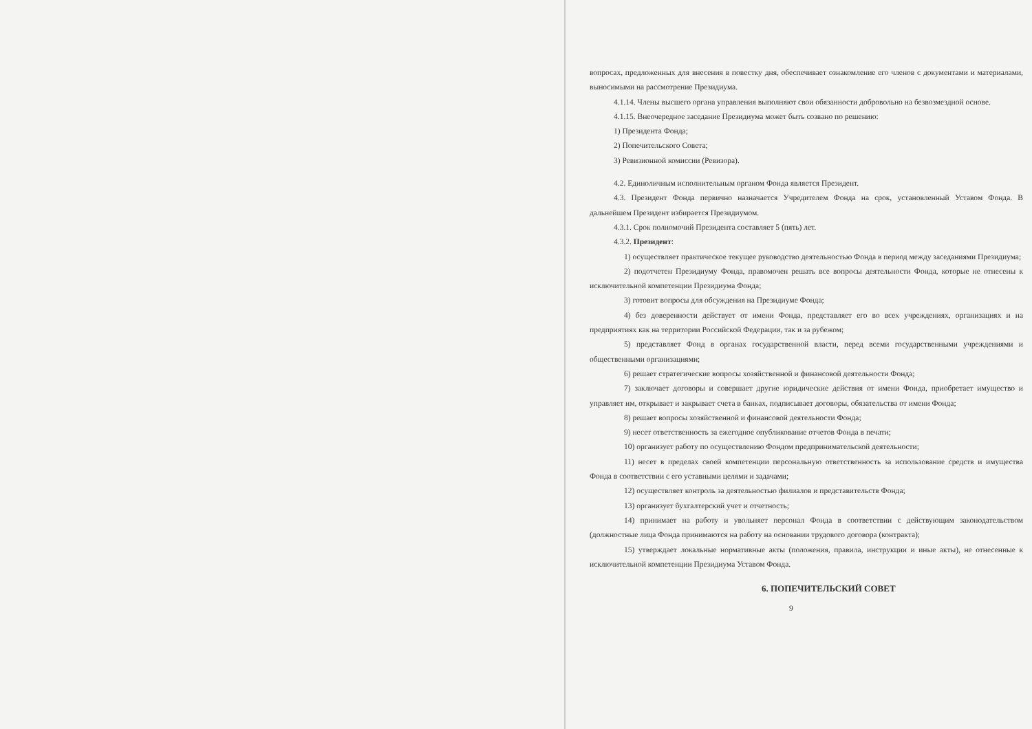вопросах, предложенных для внесения в повестку дня, обеспечивает ознакомление его членов с документами и материалами, выносимыми на рассмотрение Президиума.
4.1.14. Члены высшего органа управления выполняют свои обязанности добровольно на безвозмездной основе.
4.1.15. Внеочередное заседание Президиума может быть созвано по решению:
1) Президента Фонда;
2) Попечительского Совета;
3) Ревизионной комиссии (Ревизора).
4.2. Единоличным исполнительным органом Фонда является Президент.
4.3. Президент Фонда первично назначается Учредителем Фонда на срок, установленный Уставом Фонда. В дальнейшем Президент избирается Президиумом.
4.3.1. Срок полномочий Президента составляет 5 (пять) лет.
4.3.2. Президент:
1) осуществляет практическое текущее руководство деятельностью Фонда в период между заседаниями Президиума;
2) подотчетен Президиуму Фонда, правомочен решать все вопросы деятельности Фонда, которые не отнесены к исключительной компетенции Президиума Фонда;
3) готовит вопросы для обсуждения на Президиуме Фонда;
4) без доверенности действует от имени Фонда, представляет его во всех учреждениях, организациях и на предприятиях как на территории Российской Федерации, так и за рубежом;
5) представляет Фонд в органах государственной власти, перед всеми государственными учреждениями и общественными организациями;
6) решает стратегические вопросы хозяйственной и финансовой деятельности Фонда;
7) заключает договоры и совершает другие юридические действия от имени Фонда, приобретает имущество и управляет им, открывает и закрывает счета в банках, подписывает договоры, обязательства от имени Фонда;
8) решает вопросы хозяйственной и финансовой деятельности Фонда;
9) несет ответственность за ежегодное опубликование отчетов Фонда в печати;
10) организует работу по осуществлению Фондом предпринимательской деятельности;
11) несет в пределах своей компетенции персональную ответственность за использование средств и имущества Фонда в соответствии с его уставными целями и задачами;
12) осуществляет контроль за деятельностью филиалов и представительств Фонда;
13) организует бухгалтерский учет и отчетность;
14) принимает на работу и увольняет персонал Фонда в соответствии с действующим законодательством (должностные лица Фонда принимаются на работу на основании трудового договора (контракта);
15) утверждает локальные нормативные акты (положения, правила, инструкции и иные акты), не отнесенные к исключительной компетенции Президиума Уставом Фонда.
6. ПОПЕЧИТЕЛЬСКИЙ СОВЕТ
9